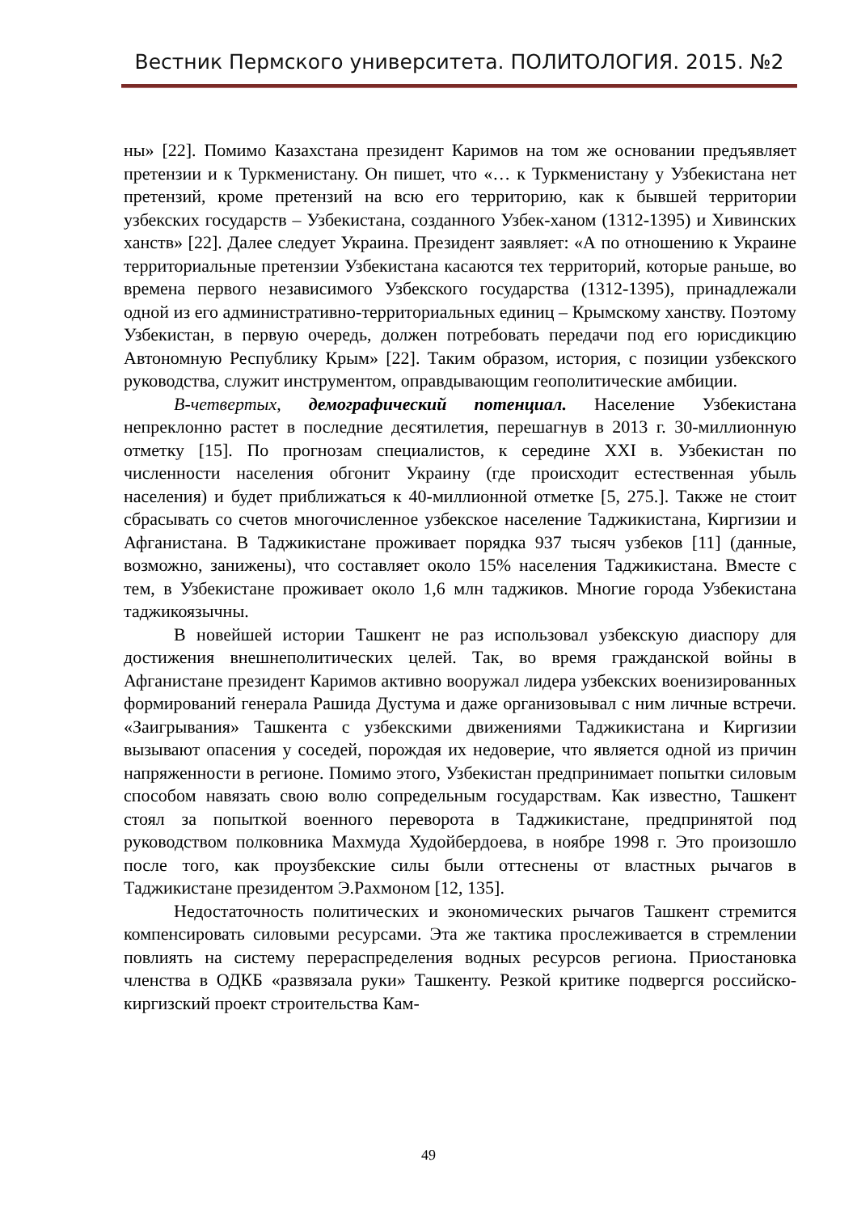Вестник Пермского университета. ПОЛИТОЛОГИЯ. 2015. №2
ны» [22]. Помимо Казахстана президент Каримов на том же основании предъявляет претензии и к Туркменистану. Он пишет, что «… к Туркменистану у Узбекистана нет претензий, кроме претензий на всю его территорию, как к бывшей территории узбекских государств – Узбекистана, созданного Узбек-ханом (1312-1395) и Хивинских ханств» [22]. Далее следует Украина. Президент заявляет: «А по отношению к Украине территориальные претензии Узбекистана касаются тех территорий, которые раньше, во времена первого независимого Узбекского государства (1312-1395), принадлежали одной из его административно-территориальных единиц – Крымскому ханству. Поэтому Узбекистан, в первую очередь, должен потребовать передачи под его юрисдикцию Автономную Республику Крым» [22]. Таким образом, история, с позиции узбекского руководства, служит инструментом, оправдывающим геополитические амбиции.
В-четвертых, демографический потенциал. Население Узбекистана непреклонно растет в последние десятилетия, перешагнув в 2013 г. 30-миллионную отметку [15]. По прогнозам специалистов, к середине XXI в. Узбекистан по численности населения обгонит Украину (где происходит естественная убыль населения) и будет приближаться к 40-миллионной отметке [5, 275.]. Также не стоит сбрасывать со счетов многочисленное узбекское население Таджикистана, Киргизии и Афганистана. В Таджикистане проживает порядка 937 тысяч узбеков [11] (данные, возможно, занижены), что составляет около 15% населения Таджикистана. Вместе с тем, в Узбекистане проживает около 1,6 млн таджиков. Многие города Узбекистана таджикоязычны.
В новейшей истории Ташкент не раз использовал узбекскую диаспору для достижения внешнеполитических целей. Так, во время гражданской войны в Афганистане президент Каримов активно вооружал лидера узбекских военизированных формирований генерала Рашида Дустума и даже организовывал с ним личные встречи. «Заигрывания» Ташкента с узбекскими движениями Таджикистана и Киргизии вызывают опасения у соседей, порождая их недоверие, что является одной из причин напряженности в регионе. Помимо этого, Узбекистан предпринимает попытки силовым способом навязать свою волю сопредельным государствам. Как известно, Ташкент стоял за попыткой военного переворота в Таджикистане, предпринятой под руководством полковника Махмуда Худойбердоева, в ноябре 1998 г. Это произошло после того, как проузбекские силы были оттеснены от властных рычагов в Таджикистане президентом Э.Рахмоном [12, 135].
Недостаточность политических и экономических рычагов Ташкент стремится компенсировать силовыми ресурсами. Эта же тактика прослеживается в стремлении повлиять на систему перераспределения водных ресурсов региона. Приостановка членства в ОДКБ «развязала руки» Ташкенту. Резкой критике подвергся российско-киргизский проект строительства Кам-
49